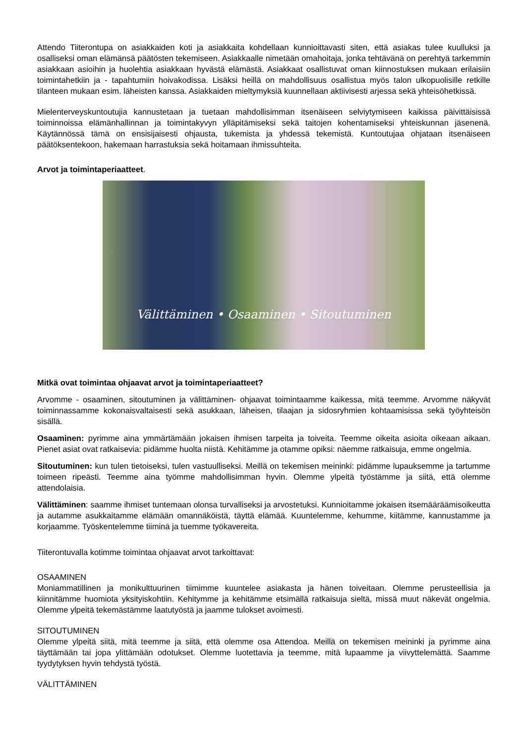Attendo Tiiterontupa on asiakkaiden koti ja asiakkaita kohdellaan kunnioittavasti siten, että asiakas tulee kuulluksi ja osalliseksi oman elämänsä päätösten tekemiseen. Asiakkaalle nimetään omahoitaja, jonka tehtävänä on perehtyä tarkemmin asiakkaan asioihin ja huolehtia asiakkaan hyvästä elämästä. Asiakkaat osallistuvat oman kiinnostuksen mukaan erilaisiin toimintahetkiin ja - tapahtumiin hoivakodissa. Lisäksi heillä on mahdollisuus osallistua myös talon ulkopuolisille retkille tilanteen mukaan esim. läheisten kanssa. Asiakkaiden mieltymyksiä kuunnellaan aktiivisesti arjessa sekä yhteisöhetkissä.
Mielenterveyskuntoutujia kannustetaan ja tuetaan mahdollisimman itsenäiseen selviytymiseen kaikissa päivittäisissä toiminnoissa elämänhallinnan ja toimintakyvyn ylläpitämiseksi sekä taitojen kohentamiseksi yhteiskunnan jäsenenä. Käytännössä tämä on ensisijaisesti ohjausta, tukemista ja yhdessä tekemistä. Kuntoutujaa ohjataan itsenäiseen päätöksentekoon, hakemaan harrastuksia sekä hoitamaan ihmissuhteita.
Arvot ja toimintaperiaatteet.
Välittäminen • Osaaminen • Sitoutuminen
Mitkä ovat toimintaa ohjaavat arvot ja toimintaperiaatteet?
Arvomme - osaaminen, sitoutuminen ja välittäminen- ohjaavat toimintaamme kaikessa, mitä teemme. Arvomme näkyvät toiminnassamme kokonaisvaltaisesti sekä asukkaan, läheisen, tilaajan ja sidosryhmien kohtaamisissa sekä työyhteisön sisällä.
Osaaminen: pyrimme aina ymmärtämään jokaisen ihmisen tarpeita ja toiveita. Teemme oikeita asioita oikeaan aikaan. Pienet asiat ovat ratkaisevia: pidämme huolta niistä. Kehitämme ja otamme opiksi: näemme ratkaisuja, emme ongelmia.
Sitoutuminen: kun tulen tietoiseksi, tulen vastuulliseksi. Meillä on tekemisen meininki: pidämme lupauksemme ja tartumme toimeen ripeästi. Teemme aina työmme mahdollisimman hyvin. Olemme ylpeitä työstämme ja siitä, että olemme attendolaisia.
Välittäminen: saamme ihmiset tuntemaan olonsa turvalliseksi ja arvostetuksi. Kunnioitamme jokaisen itsemääräämisoikeutta ja autamme asukkaitamme elämään omannäköistä, täyttä elämää. Kuuntelemme, kehumme, kiitämme, kannustamme ja korjaamme. Työskentelemme tiiminä ja tuemme työkavereita.
Tiiterontuvalla kotimme toimintaa ohjaavat arvot tarkoittavat:
OSAAMINEN
Moniammatillinen ja monikulttuurinen tiimimme kuuntelee asiakasta ja hänen toiveitaan. Olemme perusteellisia ja kiinnitämme huomiota yksityiskohtiin. Kehitymme ja kehitämme etsimällä ratkaisuja sieltä, missä muut näkevät ongelmia. Olemme ylpeitä tekemästämme laatutyöstä ja jaamme tulokset avoimesti.
SITOUTUMINEN
Olemme ylpeitä siitä, mitä teemme ja siitä, että olemme osa Attendoa. Meillä on tekemisen meininki ja pyrimme aina täyttämään tai jopa ylittämään odotukset. Olemme luotettavia ja teemme, mitä lupaamme ja viivyttelemättä. Saamme tyydytyksen hyvin tehdystä työstä.
VÄLITTÄMINEN